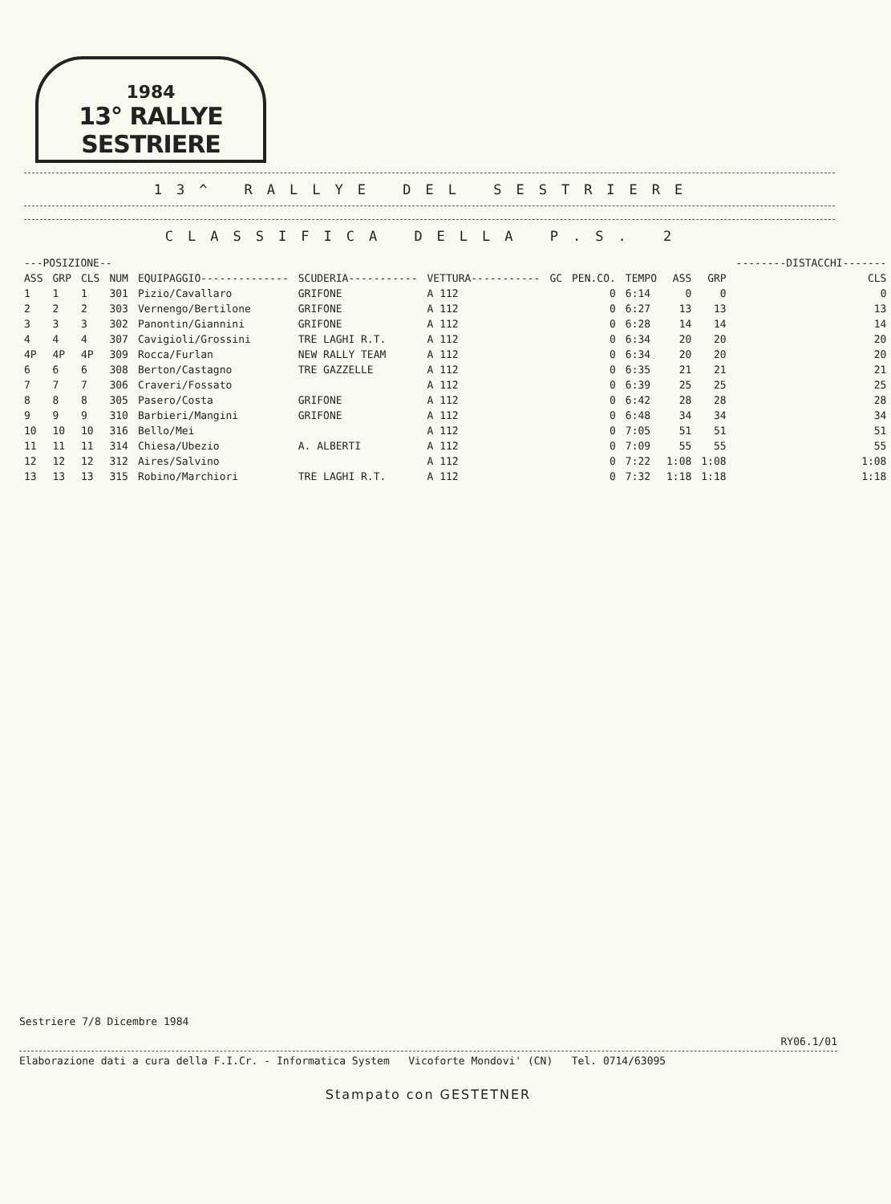1984
13° RALLYE SESTRIERE
13^ RALLYE DEL SESTRIERE
CLASSIFICA DELLA P.S. 2
| ---POSIZIONE-- | | | | | | | | | | | | --------DISTACCHI------- |
| --- | --- | --- | --- | --- | --- | --- | --- | --- | --- | --- | --- | --- |
| ASS | GRP | CLS | NUM | EQUIPAGGIO-------------- | SCUDERIA----------- | VETTURA----------- | GC | PEN.CO. | TEMPO | ASS | GRP | CLS |
| 1 | 1 | 1 | 301 | Pizio/Cavallaro | GRIFONE | A 112 | | 0 | 6:14 | 0 | 0 | 0 |
| 2 | 2 | 2 | 303 | Vernengo/Bertilone | GRIFONE | A 112 | | 0 | 6:27 | 13 | 13 | 13 |
| 3 | 3 | 3 | 302 | Panontin/Giannini | GRIFONE | A 112 | | 0 | 6:28 | 14 | 14 | 14 |
| 4 | 4 | 4 | 307 | Cavigioli/Grossini | TRE LAGHI R.T. | A 112 | | 0 | 6:34 | 20 | 20 | 20 |
| 4P | 4P | 4P | 309 | Rocca/Furlan | NEW RALLY TEAM | A 112 | | 0 | 6:34 | 20 | 20 | 20 |
| 6 | 6 | 6 | 308 | Berton/Castagno | TRE GAZZELLE | A 112 | | 0 | 6:35 | 21 | 21 | 21 |
| 7 | 7 | 7 | 306 | Craveri/Fossato | | A 112 | | 0 | 6:39 | 25 | 25 | 25 |
| 8 | 8 | 8 | 305 | Pasero/Costa | GRIFONE | A 112 | | 0 | 6:42 | 28 | 28 | 28 |
| 9 | 9 | 9 | 310 | Barbieri/Mangini | GRIFONE | A 112 | | 0 | 6:48 | 34 | 34 | 34 |
| 10 | 10 | 10 | 316 | Bello/Mei | | A 112 | | 0 | 7:05 | 51 | 51 | 51 |
| 11 | 11 | 11 | 314 | Chiesa/Ubezio | A. ALBERTI | A 112 | | 0 | 7:09 | 55 | 55 | 55 |
| 12 | 12 | 12 | 312 | Aires/Salvino | | A 112 | | 0 | 7:22 | 1:08 | 1:08 | 1:08 |
| 13 | 13 | 13 | 315 | Robino/Marchiori | TRE LAGHI R.T. | A 112 | | 0 | 7:32 | 1:18 | 1:18 | 1:18 |
Sestriere 7/8 Dicembre 1984
RY06.1/01
Elaborazione dati a cura della F.I.Cr. - Informatica System Vicoforte Mondovi' (CN) Tel. 0714/63095
Stampato con GESTETNER